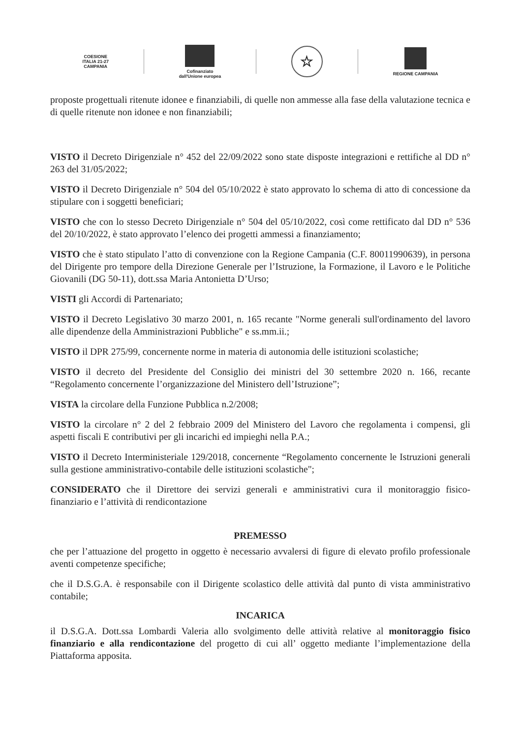COESIONE
ITALIA 21-27
CAMPANIA
Cofinanziato
dall'Unione europea
☆
REGIONE CAMPANIA
proposte progettuali ritenute idonee e finanziabili, di quelle non ammesse alla fase della valutazione tecnica e di quelle ritenute non idonee e non finanziabili;
VISTO il Decreto Dirigenziale n° 452 del 22/09/2022 sono state disposte integrazioni e rettifiche al DD n° 263 del 31/05/2022;
VISTO il Decreto Dirigenziale n° 504 del 05/10/2022 è stato approvato lo schema di atto di concessione da stipulare con i soggetti beneficiari;
VISTO che con lo stesso Decreto Dirigenziale n° 504 del 05/10/2022, così come rettificato dal DD n° 536 del 20/10/2022, è stato approvato l’elenco dei progetti ammessi a finanziamento;
VISTO che è stato stipulato l’atto di convenzione con la Regione Campania (C.F. 80011990639), in persona del Dirigente pro tempore della Direzione Generale per l’Istruzione, la Formazione, il Lavoro e le Politiche Giovanili (DG 50-11), dott.ssa Maria Antonietta D’Urso;
VISTI gli Accordi di Partenariato;
VISTO il Decreto Legislativo 30 marzo 2001, n. 165 recante "Norme generali sull'ordinamento del lavoro alle dipendenze della Amministrazioni Pubbliche" e ss.mm.ii.;
VISTO il DPR 275/99, concernente norme in materia di autonomia delle istituzioni scolastiche;
VISTO il decreto del Presidente del Consiglio dei ministri del 30 settembre 2020 n. 166, recante “Regolamento concernente l’organizzazione del Ministero dell’Istruzione”;
VISTA la circolare della Funzione Pubblica n.2/2008;
VISTO la circolare n° 2 del 2 febbraio 2009 del Ministero del Lavoro che regolamenta i compensi, gli aspetti fiscali E contributivi per gli incarichi ed impieghi nella P.A.;
VISTO il Decreto Interministeriale 129/2018, concernente “Regolamento concernente le Istruzioni generali sulla gestione amministrativo-contabile delle istituzioni scolastiche";
CONSIDERATO che il Direttore dei servizi generali e amministrativi cura il monitoraggio fisico-finanziario e l’attività di rendicontazione
PREMESSO
che per l’attuazione del progetto in oggetto è necessario avvalersi di figure di elevato profilo professionale aventi competenze specifiche;
che il D.S.G.A. è responsabile con il Dirigente scolastico delle attività dal punto di vista amministrativo contabile;
INCARICA
il D.S.G.A. Dott.ssa Lombardi Valeria allo svolgimento delle attività relative al monitoraggio fisico finanziario e alla rendicontazione del progetto di cui all’ oggetto mediante l’implementazione della Piattaforma apposita.